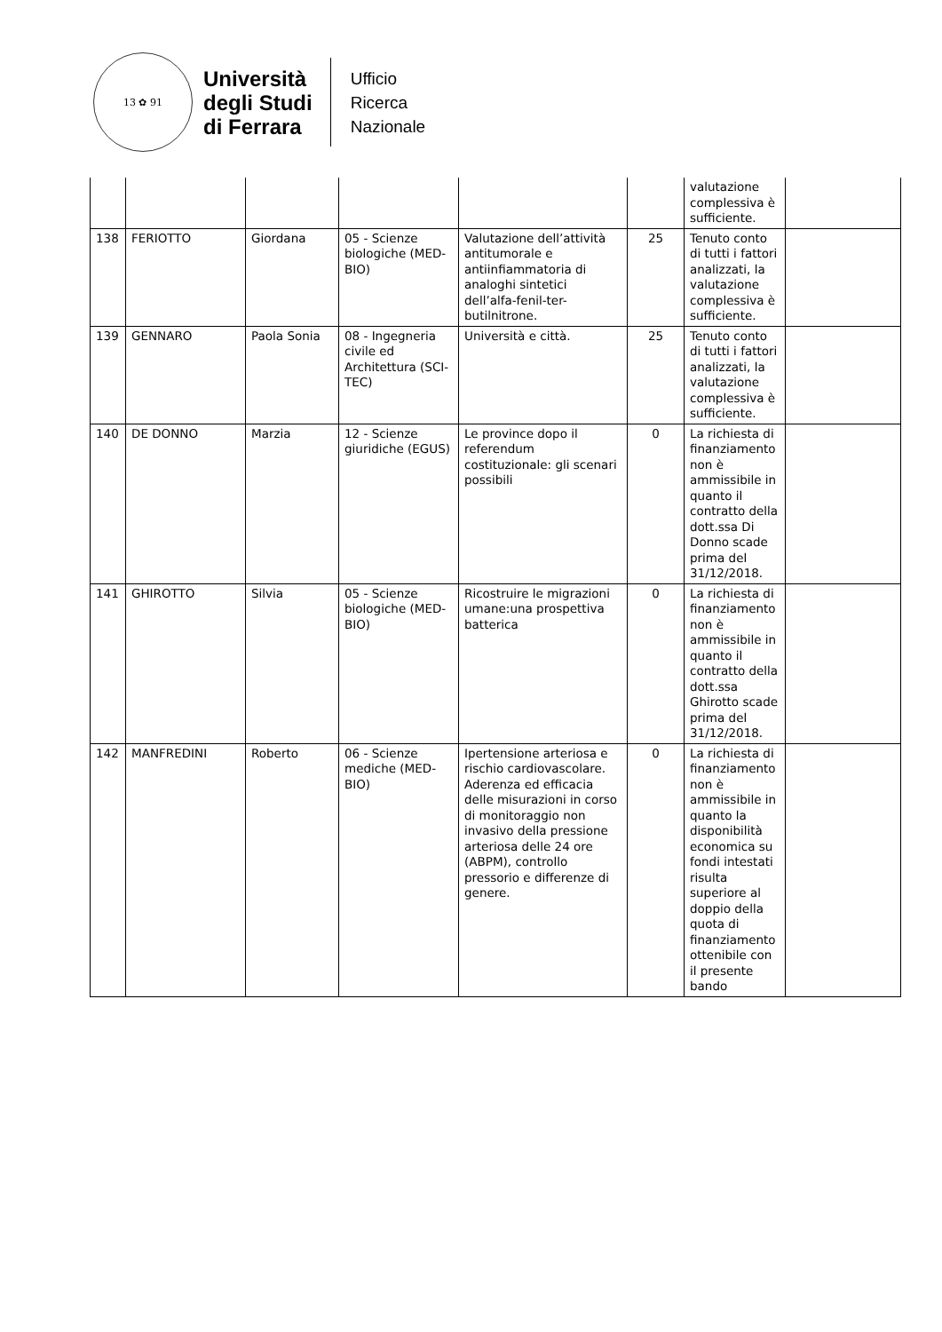13 ✿ 91
Università
degli Studi
di Ferrara
Ufficio
Ricerca
Nazionale
| | | | | | | valutazione complessiva è sufficiente. | |
| 138 | FERIOTTO | Giordana | 05 - Scienze biologiche (MED-BIO) | Valutazione dell’attività antitumorale e antiinfiammatoria di analoghi sintetici dell’alfa-fenil-ter-butilnitrone. | 25 | Tenuto conto di tutti i fattori analizzati, la valutazione complessiva è sufficiente. | |
| 139 | GENNARO | Paola Sonia | 08 - Ingegneria civile ed Architettura (SCI-TEC) | Università e città. | 25 | Tenuto conto di tutti i fattori analizzati, la valutazione complessiva è sufficiente. | |
| 140 | DE DONNO | Marzia | 12 - Scienze giuridiche (EGUS) | Le province dopo il referendum costituzionale: gli scenari possibili | 0 | La richiesta di finanziamento non è ammissibile in quanto il contratto della dott.ssa Di Donno scade prima del 31/12/2018. | |
| 141 | GHIROTTO | Silvia | 05 - Scienze biologiche (MED-BIO) | Ricostruire le migrazioni umane:una prospettiva batterica | 0 | La richiesta di finanziamento non è ammissibile in quanto il contratto della dott.ssa Ghirotto scade prima del 31/12/2018. | |
| 142 | MANFREDINI | Roberto | 06 - Scienze mediche (MED-BIO) | Ipertensione arteriosa e rischio cardiovascolare. Aderenza ed efficacia delle misurazioni in corso di monitoraggio non invasivo della pressione arteriosa delle 24 ore (ABPM), controllo pressorio e differenze di genere. | 0 | La richiesta di finanziamento non è ammissibile in quanto la disponibilità economica su fondi intestati risulta superiore al doppio della quota di finanziamento ottenibile con il presente bando | |